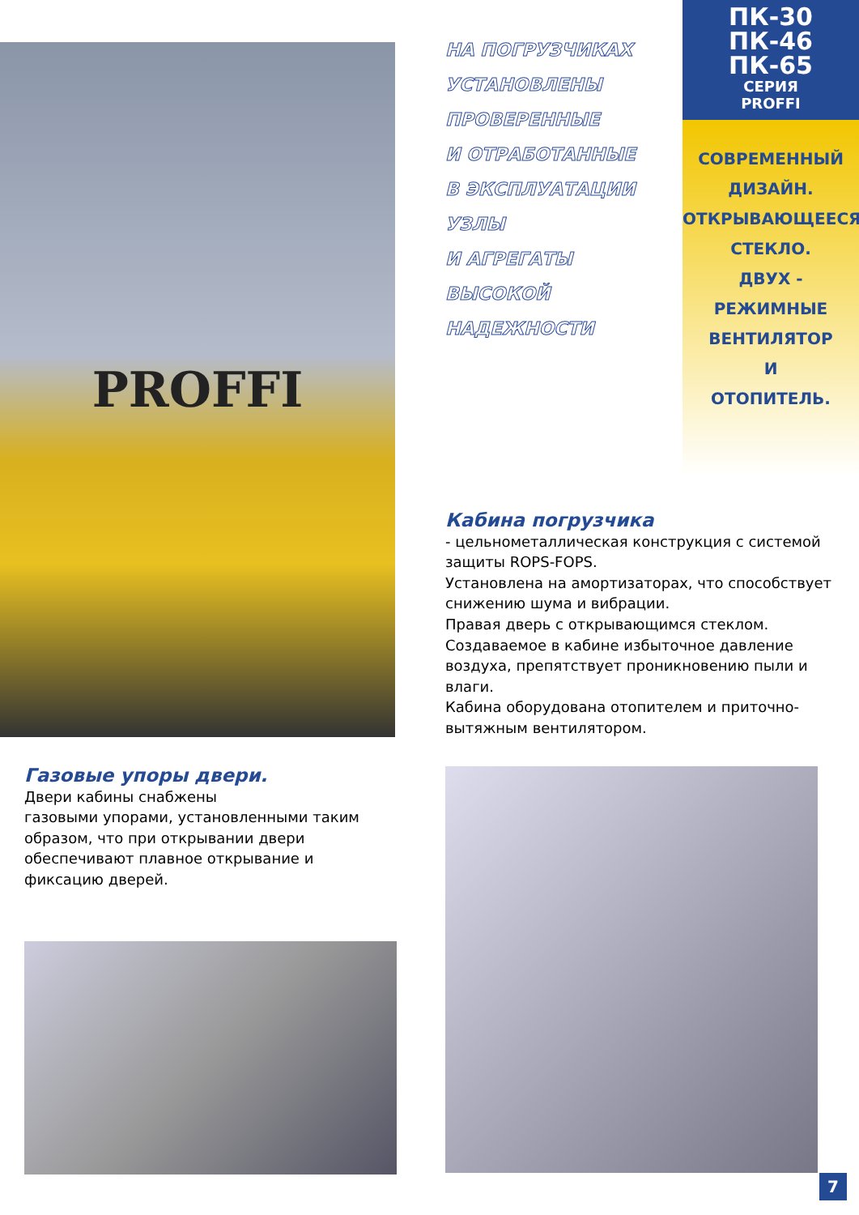PROFFI
НА ПОГРУЗЧИКАХ
УСТАНОВЛЕНЫ
ПРОВЕРЕННЫЕ
И ОТРАБОТАННЫЕ
В ЭКСПЛУАТАЦИИ
УЗЛЫ
И АГРЕГАТЫ
ВЫСОКОЙ
НАДЕЖНОСТИ
ПК-30
ПК-46
ПК-65
СЕРИЯ
PROFFI
СОВРЕМЕННЫЙ
ДИЗАЙН.
ОТКРЫВАЮЩЕЕСЯ
СТЕКЛО.
ДВУХ -
РЕЖИМНЫЕ
ВЕНТИЛЯТОР
И
ОТОПИТЕЛЬ.
Кабина погрузчика
- цельнометаллическая конструкция с системой защиты ROPS-FOPS.
Установлена на амортизаторах, что способствует снижению шума и вибрации.
Правая дверь с открывающимся стеклом.
Создаваемое в кабине избыточное давление воздуха, препятствует проникновению пыли и влаги.
Кабина оборудована отопителем и приточно-вытяжным вентилятором.
Газовые упоры двери.
Двери кабины снабжены
газовыми упорами, установленными таким образом, что при открывании двери обеспечивают плавное открывание и
фиксацию дверей.
7